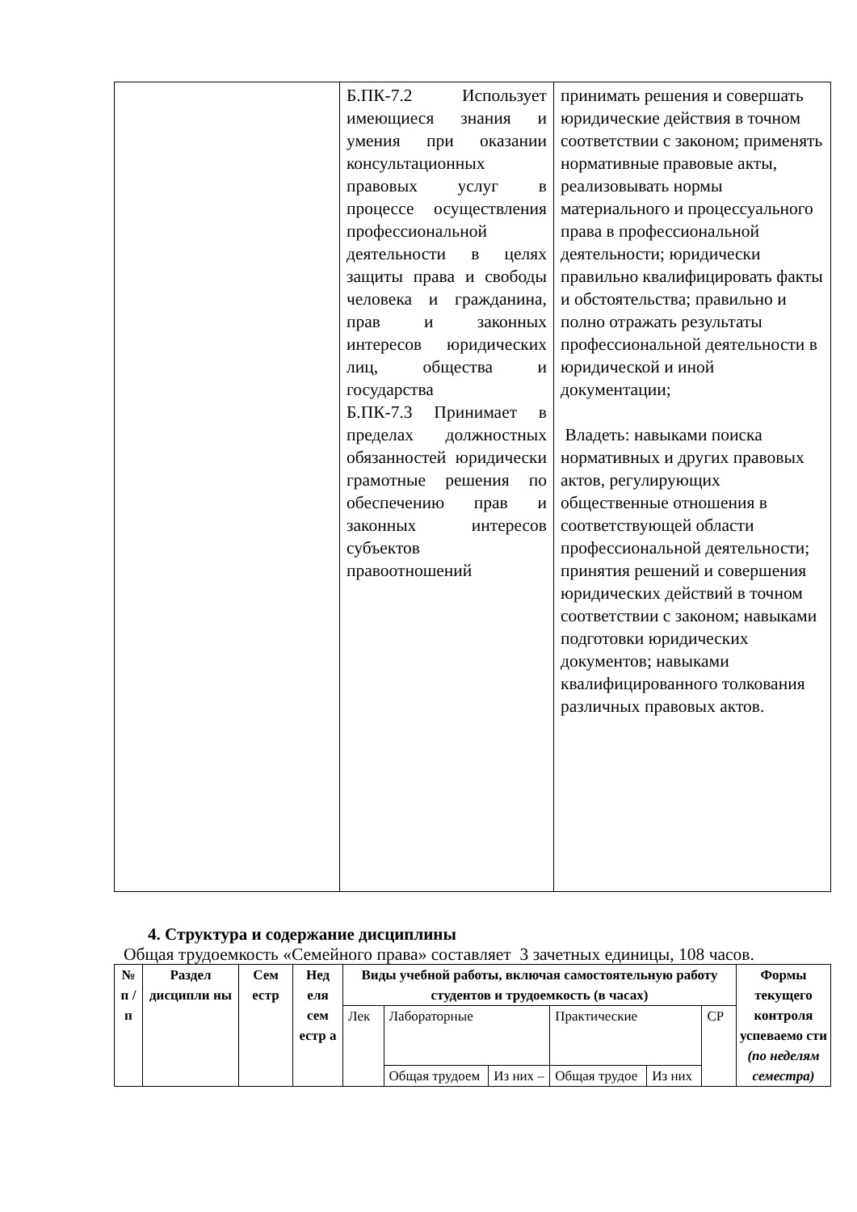| | Б.ПК-7.2 Использует имеющиеся знания и умения при оказании консультационных правовых услуг в процессе осуществления профессиональной деятельности в целях защиты права и свободы человека и гражданина, прав и законных интересов юридических лиц, общества и государства Б.ПК-7.3 Принимает в пределах должностных обязанностей юридически грамотные решения по обеспечению прав и законных интересов субъектов правоотношений | принимать решения и совершать юридические действия в точном соответствии с законом; применять нормативные правовые акты, реализовывать нормы материального и процессуального права в профессиональной деятельности; юридически правильно квалифицировать факты и обстоятельства; правильно и полно отражать результаты профессиональной деятельности в юридической и иной документации; Владеть: навыками поиска нормативных и других правовых актов, регулирующих общественные отношения в соответствующей области профессиональной деятельности; принятия решений и совершения юридических действий в точном соответствии с законом; навыками подготовки юридических документов; навыками квалифицированного толкования различных правовых актов. |
4. Структура и содержание дисциплины
Общая трудоемкость «Семейного права» составляет 3 зачетных единицы, 108 часов.
| № п / п | Раздел дисципли ны | Сем естр | Нед еля сем естр а | Виды учебной работы, включая самостоятельную работу студентов и трудоемкость (в часах) | | | | | | Формы текущего контроля успеваемо сти (по неделям семестра) |
| --- | --- | --- | --- | --- | --- | --- | --- | --- | --- | --- |
| | | | | Лек | Лабораторные | | Практические | | СР | |
| | | | | | Общая трудоем | Из них – | Общая трудое | Из них | | |